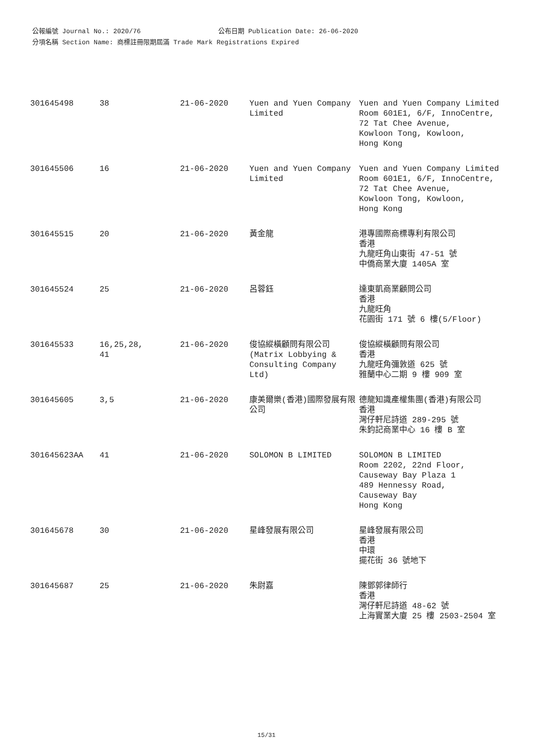公報編號 Journal No.: 2020/76 公布日期 Publication Date: 26-06-2020
分項名稱 Section Name: 商標註冊限期屆滿 Trade Mark Registrations Expired
| 301645498 | 38 | 21-06-2020 | Yuen and Yuen Company Limited | Yuen and Yuen Company Limited Room 601E1, 6/F, InnoCentre, 72 Tat Chee Avenue, Kowloon Tong, Kowloon, Hong Kong |
| 301645506 | 16 | 21-06-2020 | Yuen and Yuen Company Limited | Yuen and Yuen Company Limited Room 601E1, 6/F, InnoCentre, 72 Tat Chee Avenue, Kowloon Tong, Kowloon, Hong Kong |
| 301645515 | 20 | 21-06-2020 | 黃金龍 | 港專國際商標專利有限公司 香港 九龍旺角山東街 47-51 號 中僑商業大廈 1405A 室 |
| 301645524 | 25 | 21-06-2020 | 呂蓉鈺 | 達東凱商業顧問公司 香港 九龍旺角 花園街 171 號 6 樓(5/Floor) |
| 301645533 | 16,25,28, 41 | 21-06-2020 | 俊協縱橫顧問有限公司 (Matrix Lobbying & Consulting Company Ltd) | 俊協縱橫顧問有限公司 香港 九龍旺角彌敦道 625 號 雅蘭中心二期 9 樓 909 室 |
| 301645605 | 3,5 | 21-06-2020 | 康美爾樂(香港)國際發展有限公司 | 德龍知識產權集團(香港)有限公司 香港 灣仔軒尼詩道 289-295 號 朱鈞記商業中心 16 樓 B 室 |
| 301645623AA | 41 | 21-06-2020 | SOLOMON B LIMITED | SOLOMON B LIMITED Room 2202, 22nd Floor, Causeway Bay Plaza 1 489 Hennessy Road, Causeway Bay Hong Kong |
| 301645678 | 30 | 21-06-2020 | 星峰發展有限公司 | 星峰發展有限公司 香港 中環 擺花街 36 號地下 |
| 301645687 | 25 | 21-06-2020 | 朱尉嘉 | 陳鄧郭律師行 香港 灣仔軒尼詩道 48-62 號 上海實業大廈 25 樓 2503-2504 室 |
15/31